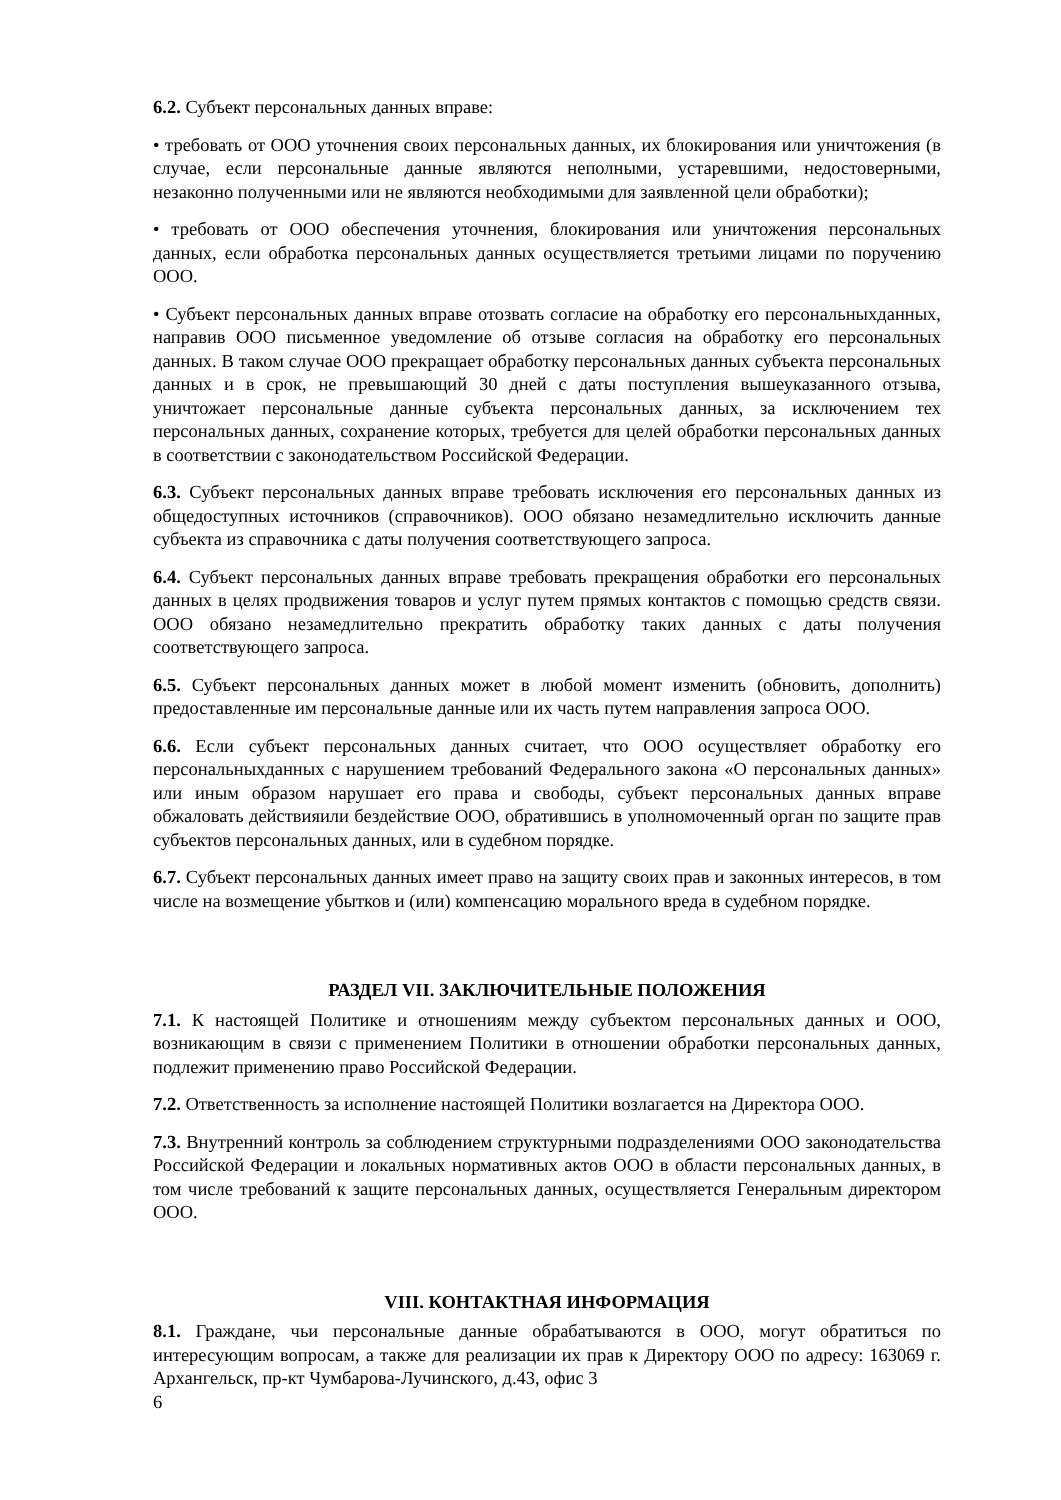6.2. Субъект персональных данных вправе:
• требовать от ООО уточнения своих персональных данных, их блокирования или уничтожения (в случае, если персональные данные являются неполными, устаревшими, недостоверными, незаконно полученными или не являются необходимыми для заявленной цели обработки);
• требовать от ООО обеспечения уточнения, блокирования или уничтожения персональных данных, если обработка персональных данных осуществляется третьими лицами по поручению ООО.
• Субъект персональных данных вправе отозвать согласие на обработку его персональныхданных, направив ООО письменное уведомление об отзыве согласия на обработку его персональных данных. В таком случае ООО прекращает обработку персональных данных субъекта персональных данных и в срок, не превышающий 30 дней с даты поступления вышеуказанного отзыва, уничтожает персональные данные субъекта персональных данных, за исключением тех персональных данных, сохранение которых, требуется для целей обработки персональных данных в соответствии с законодательством Российской Федерации.
6.3. Субъект персональных данных вправе требовать исключения его персональных данных из общедоступных источников (справочников). ООО обязано незамедлительно исключить данные субъекта из справочника с даты получения соответствующего запроса.
6.4. Субъект персональных данных вправе требовать прекращения обработки его персональных данных в целях продвижения товаров и услуг путем прямых контактов с помощью средств связи. ООО обязано незамедлительно прекратить обработку таких данных с даты получения соответствующего запроса.
6.5. Субъект персональных данных может в любой момент изменить (обновить, дополнить) предоставленные им персональные данные или их часть путем направления запроса ООО.
6.6. Если субъект персональных данных считает, что ООО осуществляет обработку его персональныхданных с нарушением требований Федерального закона «О персональных данных» или иным образом нарушает его права и свободы, субъект персональных данных вправе обжаловать действияили бездействие ООО, обратившись в уполномоченный орган по защите прав субъектов персональных данных, или в судебном порядке.
6.7. Субъект персональных данных имеет право на защиту своих прав и законных интересов, в том числе на возмещение убытков и (или) компенсацию морального вреда в судебном порядке.
РАЗДЕЛ VII. ЗАКЛЮЧИТЕЛЬНЫЕ ПОЛОЖЕНИЯ
7.1. К настоящей Политике и отношениям между субъектом персональных данных и ООО, возникающим в связи с применением Политики в отношении обработки персональных данных, подлежит применению право Российской Федерации.
7.2. Ответственность за исполнение настоящей Политики возлагается на Директора ООО.
7.3. Внутренний контроль за соблюдением структурными подразделениями ООО законодательства Российской Федерации и локальных нормативных актов ООО в области персональных данных, в том числе требований к защите персональных данных, осуществляется Генеральным директором ООО.
VIII. КОНТАКТНАЯ ИНФОРМАЦИЯ
8.1. Граждане, чьи персональные данные обрабатываются в ООО, могут обратиться по интересующим вопросам, а также для реализации их прав к Директору ООО по адресу: 163069 г. Архангельск, пр-кт Чумбарова-Лучинского, д.43, офис 3
6